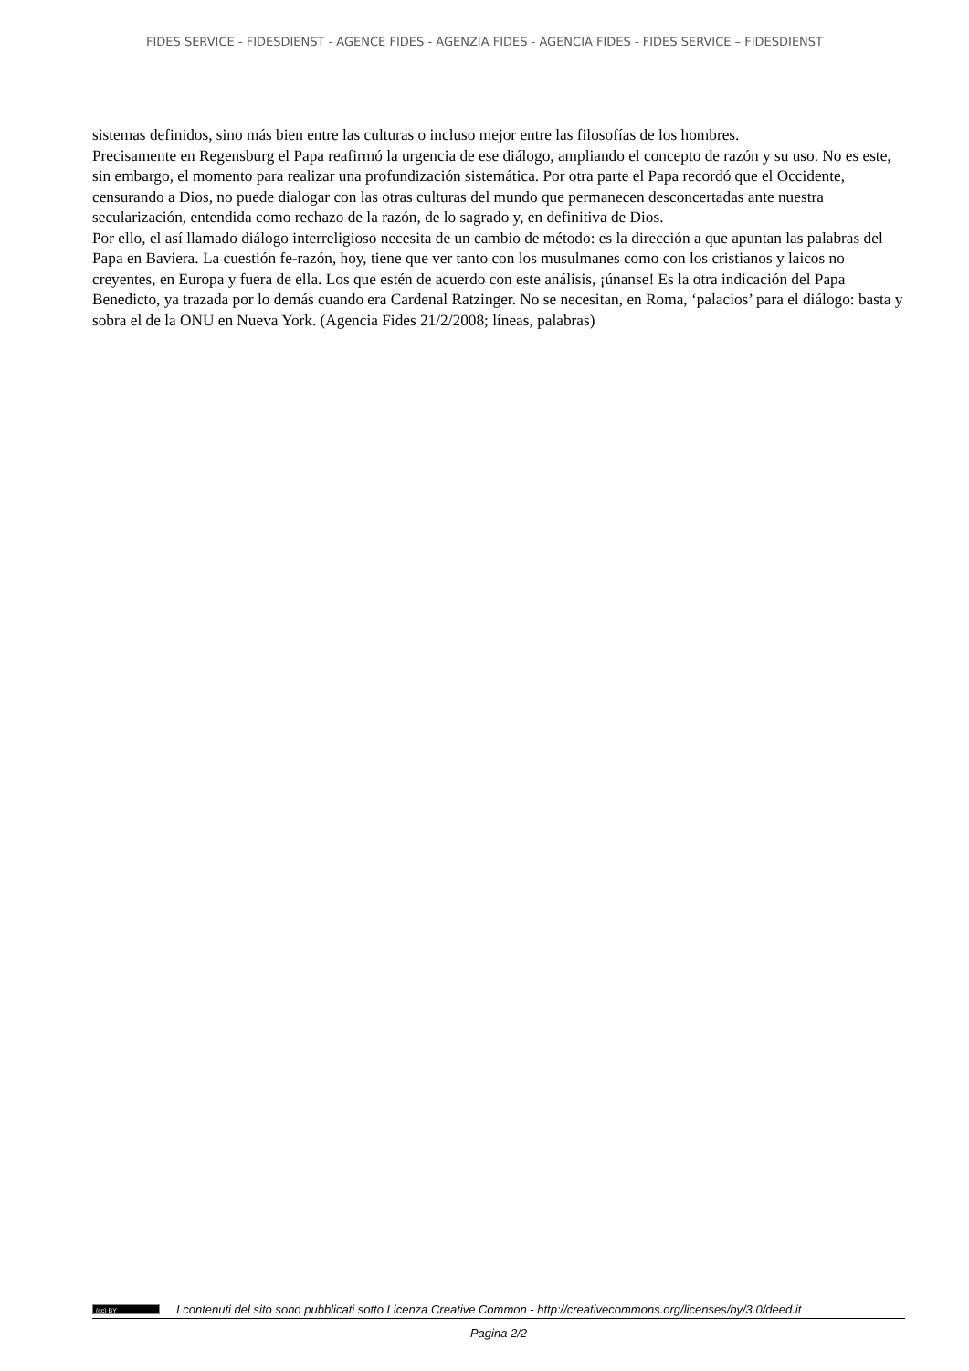FIDES SERVICE - FIDESDIENST - AGENCE FIDES - AGENZIA FIDES - AGENCIA FIDES - FIDES SERVICE – FIDESDIENST
sistemas definidos, sino más bien entre las culturas o incluso mejor entre las filosofías de los hombres.
Precisamente en Regensburg el Papa reafirmó la urgencia de ese diálogo, ampliando el concepto de razón y su uso. No es este, sin embargo, el momento para realizar una profundización sistemática. Por otra parte el Papa recordó que el Occidente, censurando a Dios, no puede dialogar con las otras culturas del mundo que permanecen desconcertadas ante nuestra secularización, entendida como rechazo de la razón, de lo sagrado y, en definitiva de Dios.
Por ello, el así llamado diálogo interreligioso necesita de un cambio de método: es la dirección a que apuntan las palabras del Papa en Baviera. La cuestión fe-razón, hoy, tiene que ver tanto con los musulmanes como con los cristianos y laicos no creyentes, en Europa y fuera de ella. Los que estén de acuerdo con este análisis, ¡únanse! Es la otra indicación del Papa Benedicto, ya trazada por lo demás cuando era Cardenal Ratzinger. No se necesitan, en Roma, ‘palacios’ para el diálogo: basta y sobra el de la ONU en Nueva York. (Agencia Fides 21/2/2008; líneas, palabras)
(cc) BY I contenuti del sito sono pubblicati sotto Licenza Creative Common - http://creativecommons.org/licenses/by/3.0/deed.it
Pagina 2/2